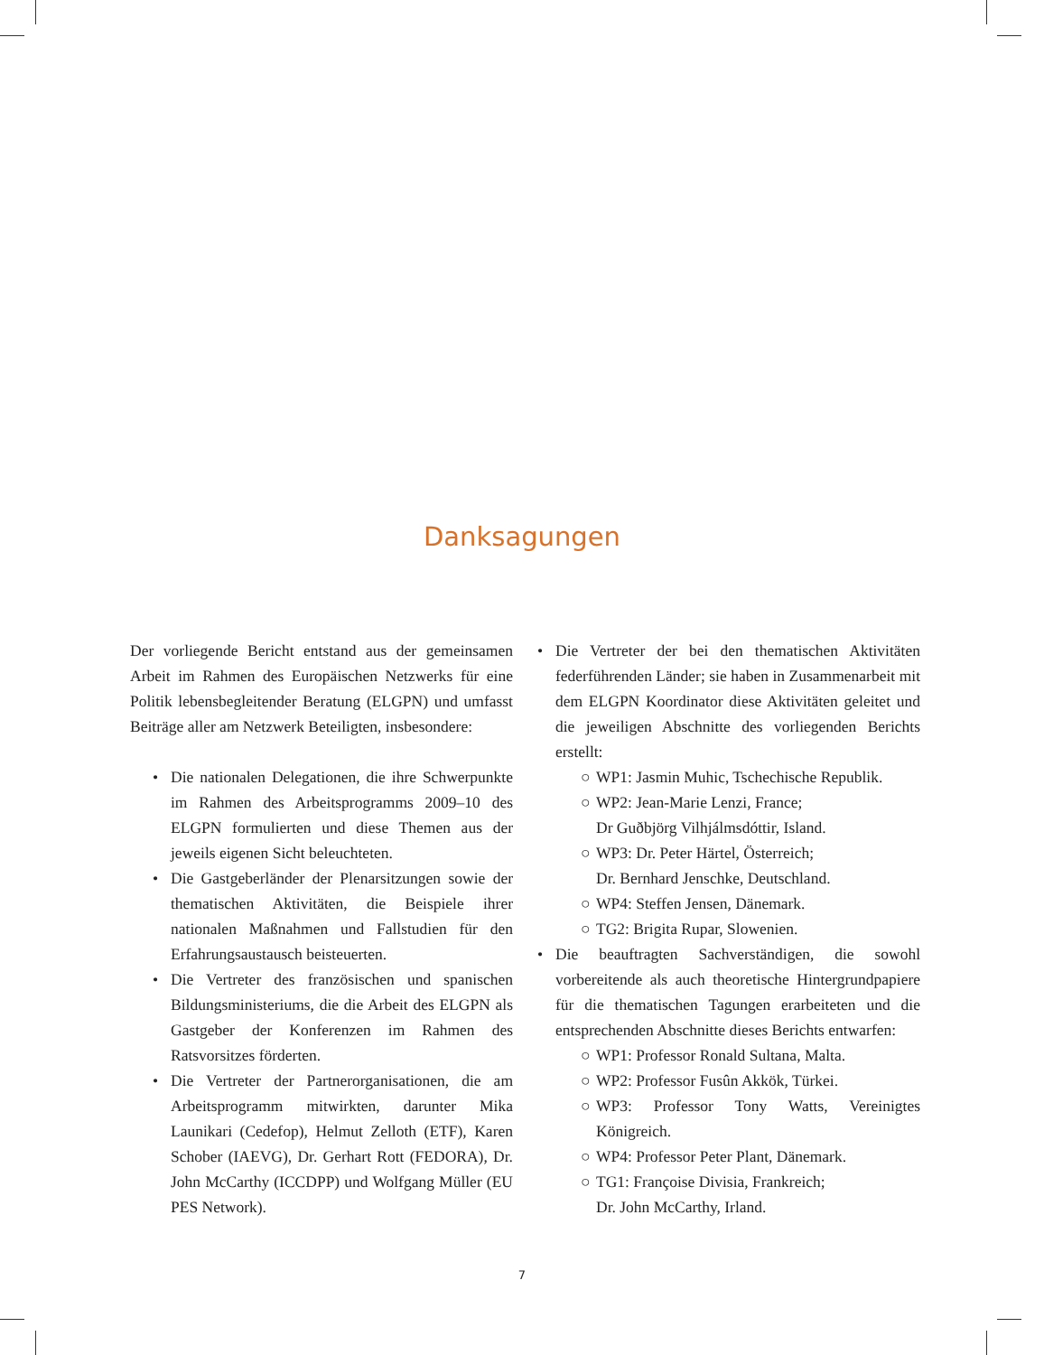Danksagungen
Der vorliegende Bericht entstand aus der gemeinsamen Arbeit im Rahmen des Europäischen Netzwerks für eine Politik lebensbegleitender Beratung (ELGPN) und umfasst Beiträge aller am Netzwerk Beteiligten, insbesondere:
• Die nationalen Delegationen, die ihre Schwerpunkte im Rahmen des Arbeitsprogramms 2009–10 des ELGPN formulierten und diese Themen aus der jeweils eigenen Sicht beleuchteten.
• Die Gastgeberländer der Plenarsitzungen sowie der thematischen Aktivitäten, die Beispiele ihrer nationalen Maßnahmen und Fallstudien für den Erfahrungsaustausch beisteuerten.
• Die Vertreter des französischen und spanischen Bildungsministeriums, die die Arbeit des ELGPN als Gastgeber der Konferenzen im Rahmen des Ratsvorsitzes förderten.
• Die Vertreter der Partnerorganisationen, die am Arbeitsprogramm mitwirkten, darunter Mika Launikari (Cedefop), Helmut Zelloth (ETF), Karen Schober (IAEVG), Dr. Gerhart Rott (FEDORA), Dr. John McCarthy (ICCDPP) und Wolfgang Müller (EU PES Network).
• Die Vertreter der bei den thematischen Aktivitäten federführenden Länder; sie haben in Zusammenarbeit mit dem ELGPN Koordinator diese Aktivitäten geleitet und die jeweiligen Abschnitte des vorliegenden Berichts erstellt:
○ WP1: Jasmin Muhic, Tschechische Republik.
○ WP2: Jean-Marie Lenzi, France;
Dr Guðbjörg Vilhjálmsdóttir, Island.
○ WP3: Dr. Peter Härtel, Österreich;
Dr. Bernhard Jenschke, Deutschland.
○ WP4: Steffen Jensen, Dänemark.
○ TG2: Brigita Rupar, Slowenien.
• Die beauftragten Sachverständigen, die sowohl vorbereitende als auch theoretische Hintergrundpapiere für die thematischen Tagungen erarbeiteten und die entsprechenden Abschnitte dieses Berichts entwarfen:
○ WP1: Professor Ronald Sultana, Malta.
○ WP2: Professor Fusûn Akkök, Türkei.
○ WP3: Professor Tony Watts, Vereinigtes Königreich.
○ WP4: Professor Peter Plant, Dänemark.
○ TG1: Françoise Divisia, Frankreich;
Dr. John McCarthy, Irland.
7